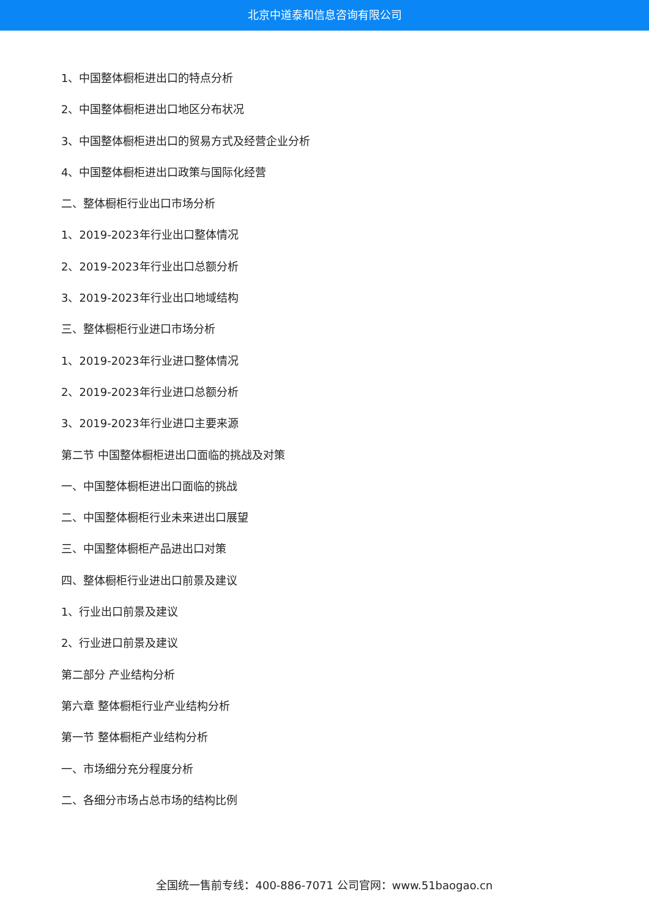北京中道泰和信息咨询有限公司
1、中国整体橱柜进出口的特点分析
2、中国整体橱柜进出口地区分布状况
3、中国整体橱柜进出口的贸易方式及经营企业分析
4、中国整体橱柜进出口政策与国际化经营
二、整体橱柜行业出口市场分析
1、2019-2023年行业出口整体情况
2、2019-2023年行业出口总额分析
3、2019-2023年行业出口地域结构
三、整体橱柜行业进口市场分析
1、2019-2023年行业进口整体情况
2、2019-2023年行业进口总额分析
3、2019-2023年行业进口主要来源
第二节 中国整体橱柜进出口面临的挑战及对策
一、中国整体橱柜进出口面临的挑战
二、中国整体橱柜行业未来进出口展望
三、中国整体橱柜产品进出口对策
四、整体橱柜行业进出口前景及建议
1、行业出口前景及建议
2、行业进口前景及建议
第二部分 产业结构分析
第六章 整体橱柜行业产业结构分析
第一节 整体橱柜产业结构分析
一、市场细分充分程度分析
二、各细分市场占总市场的结构比例
全国统一售前专线：400-886-7071 公司官网：www.51baogao.cn